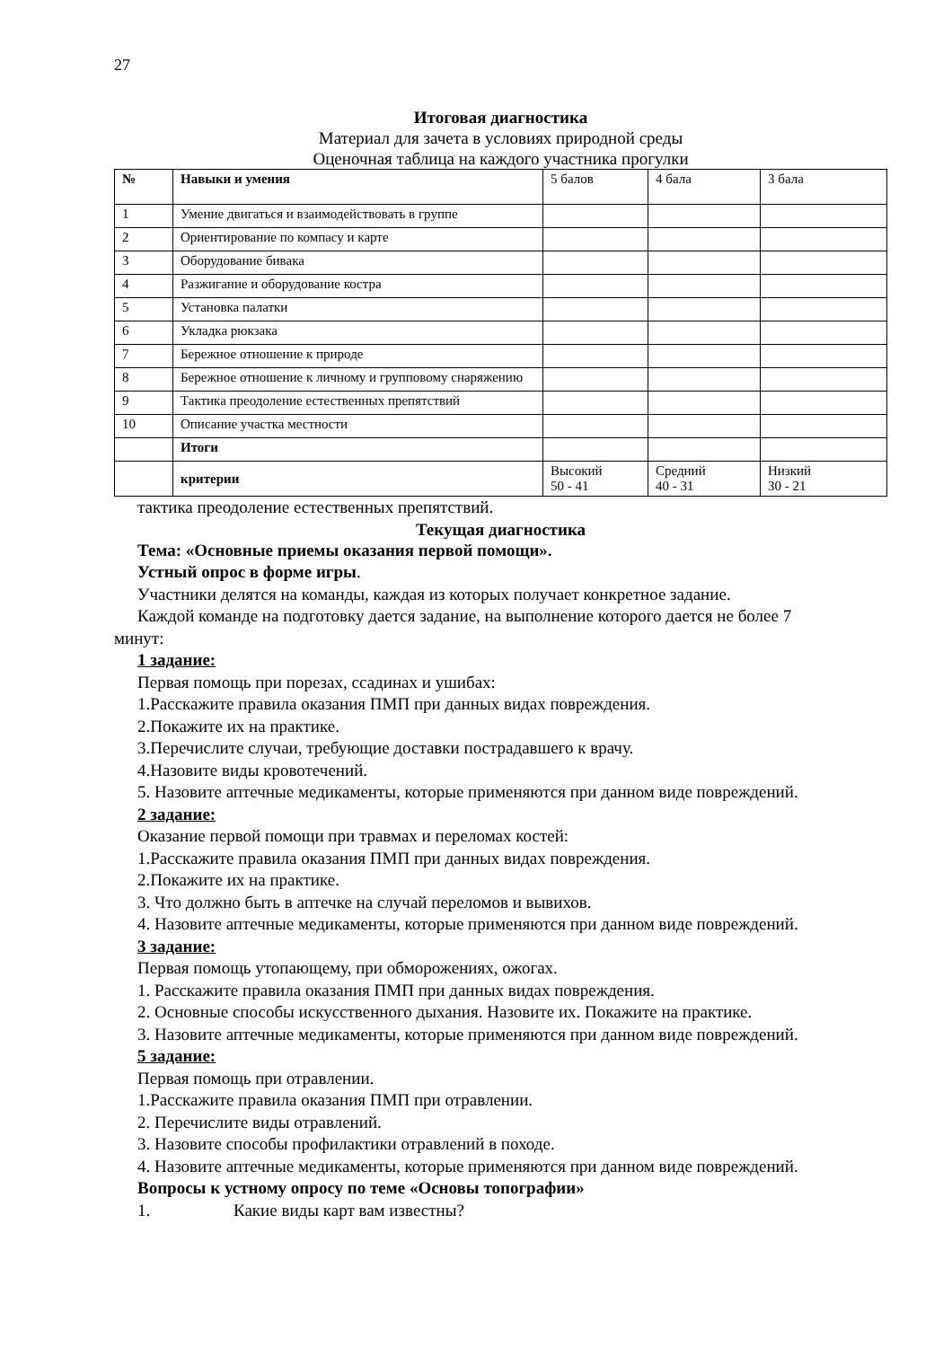27
Итоговая диагностика
Материал для зачета в условиях природной среды
Оценочная таблица на каждого участника прогулки
| № | Навыки и умения | 5 балов | 4 бала | 3 бала |
| 1 | Умение двигаться и взаимодействовать в группе | | | |
| 2 | Ориентирование по компасу и карте | | | |
| 3 | Оборудование бивака | | | |
| 4 | Разжигание и оборудование костра | | | |
| 5 | Установка палатки | | | |
| 6 | Укладка рюкзака | | | |
| 7 | Бережное отношение к природе | | | |
| 8 | Бережное отношение к личному и групповому снаряжению | | | |
| 9 | Тактика преодоление естественных препятствий | | | |
| 10 | Описание участка местности | | | |
| | Итоги | | | |
| | критерии | Высокий 50 - 41 | Средний 40 - 31 | Низкий 30 - 21 |
тактика преодоление естественных препятствий.
Текущая диагностика
Тема: «Основные приемы оказания первой помощи».
Устный опрос в форме игры.
Участники делятся на команды, каждая из которых получает конкретное задание.
Каждой команде на подготовку дается задание, на выполнение которого дается не более 7
минут:
1 задание:
Первая помощь при порезах, ссадинах и ушибах:
1.Расскажите правила оказания ПМП при данных видах повреждения.
2.Покажите их на практике.
3.Перечислите случаи, требующие доставки пострадавшего к врачу.
4.Назовите виды кровотечений.
5. Назовите аптечные медикаменты, которые применяются при данном виде повреждений.
2 задание:
Оказание первой помощи при травмах и переломах костей:
1.Расскажите правила оказания ПМП при данных видах повреждения.
2.Покажите их на практике.
3. Что должно быть в аптечке на случай переломов и вывихов.
4. Назовите аптечные медикаменты, которые применяются при данном виде повреждений.
3 задание:
Первая помощь утопающему, при обморожениях, ожогах.
1. Расскажите правила оказания ПМП при данных видах повреждения.
2. Основные способы искусственного дыхания. Назовите их. Покажите на практике.
3. Назовите аптечные медикаменты, которые применяются при данном виде повреждений.
5 задание:
Первая помощь при отравлении.
1.Расскажите правила оказания ПМП при отравлении.
2. Перечислите виды отравлений.
3. Назовите способы профилактики отравлений в походе.
4. Назовите аптечные медикаменты, которые применяются при данном виде повреждений.
Вопросы к устному опросу по теме «Основы топографии»
1. Какие виды карт вам известны?